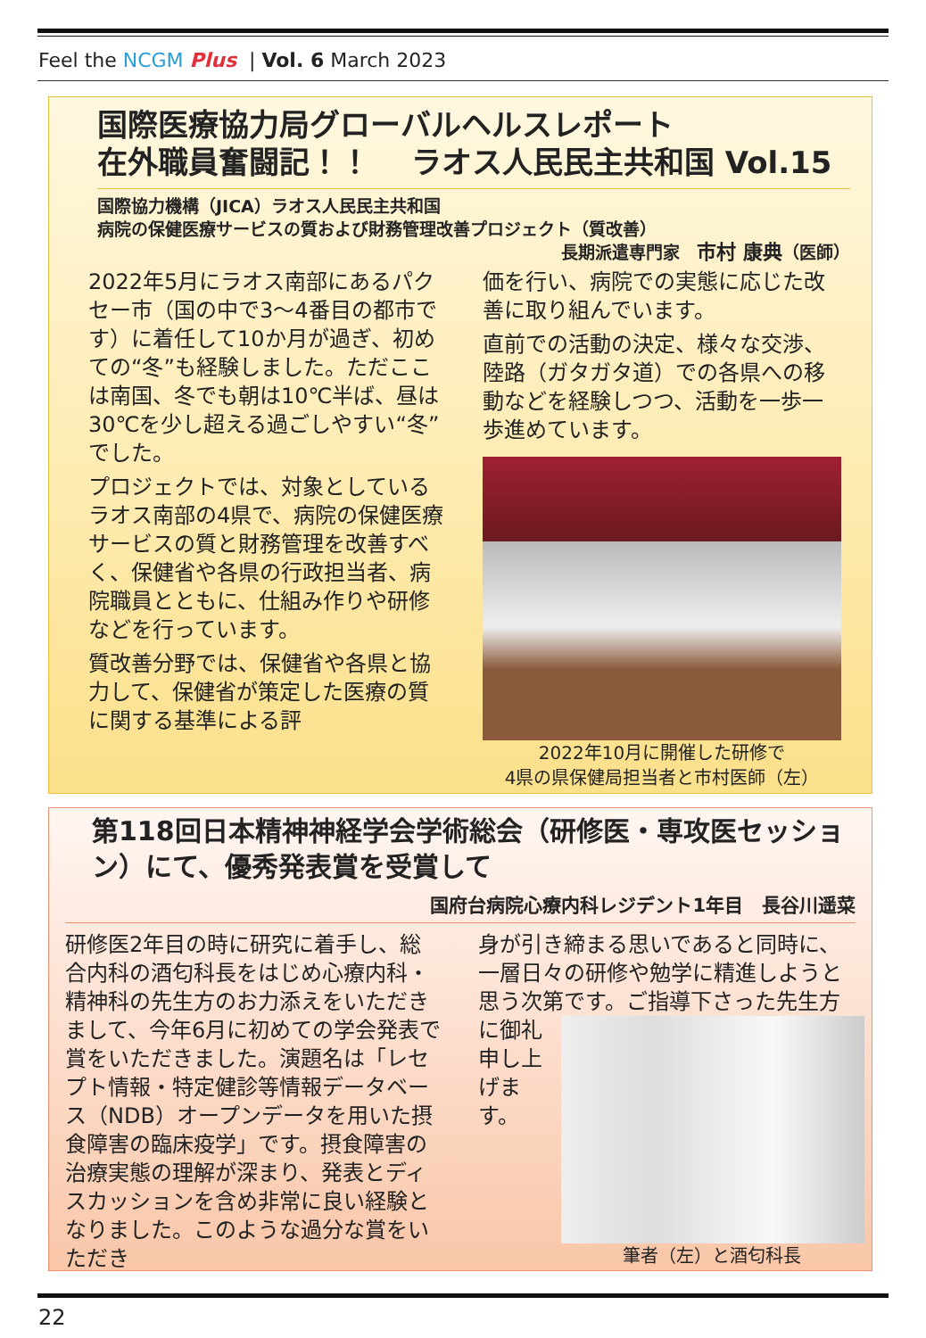Feel the NCGM Plus | Vol. 6 March 2023
国際医療協力局グローバルヘルスレポート
在外職員奮闘記！！　 ラオス人民民主共和国 Vol.15
国際協力機構（JICA）ラオス人民民主共和国
病院の保健医療サービスの質および財務管理改善プロジェクト（質改善）
長期派遣専門家　市村 康典（医師）
2022年5月にラオス南部にあるパクセー市（国の中で3～4番目の都市です）に着任して10か月が過ぎ、初めての“冬”も経験しました。ただここは南国、冬でも朝は10℃半ば、昼は30℃を少し超える過ごしやすい“冬”でした。
プロジェクトでは、対象としているラオス南部の4県で、病院の保健医療サービスの質と財務管理を改善すべく、保健省や各県の行政担当者、病院職員とともに、仕組み作りや研修などを行っています。
質改善分野では、保健省や各県と協力して、保健省が策定した医療の質に関する基準による評
価を行い、病院での実態に応じた改善に取り組んでいます。
直前での活動の決定、様々な交渉、陸路（ガタガタ道）での各県への移動などを経験しつつ、活動を一歩一歩進めています。
2022年10月に開催した研修で
4県の県保健局担当者と市村医師（左）
第118回日本精神神経学会学術総会（研修医・専攻医セッション）にて、優秀発表賞を受賞して
国府台病院心療内科レジデント1年目　長谷川遥菜
研修医2年目の時に研究に着手し、総合内科の酒匂科長をはじめ心療内科・精神科の先生方のお力添えをいただきまして、今年6月に初めての学会発表で賞をいただきました。演題名は「レセプト情報・特定健診等情報データベース（NDB）オープンデータを用いた摂食障害の臨床疫学」です。摂食障害の治療実態の理解が深まり、発表とディスカッションを含め非常に良い経験となりました。このような過分な賞をいただき
身が引き締まる思いであると同時に、一層日々の研修や勉学に精進しようと思う次第です。ご指導下さった先 生方に御礼申し上げます。
筆者（左）と酒匂科長
22